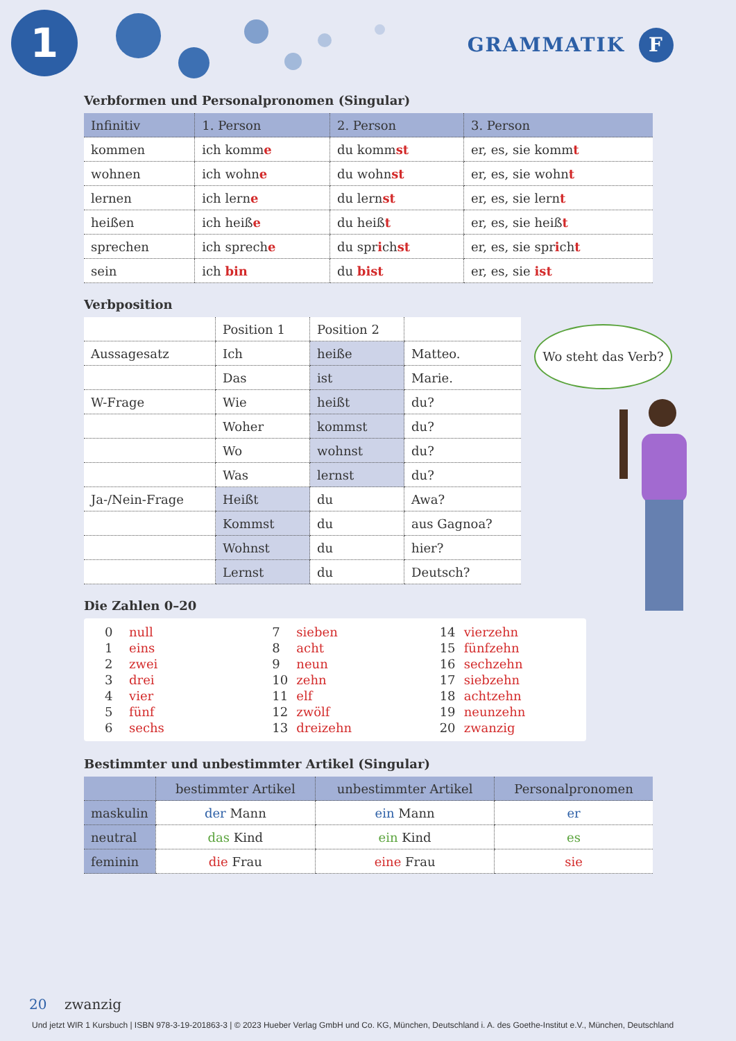1 GRAMMATIK F
Verbformen und Personalpronomen (Singular)
| Infinitiv | 1. Person | 2. Person | 3. Person |
| --- | --- | --- | --- |
| kommen | ich komm e | du komm st | er, es, sie komm t |
| wohnen | ich wohn e | du wohn st | er, es, sie wohn t |
| lernen | ich lern e | du lern st | er, es, sie lern t |
| heißen | ich heiß e | du heiß t | er, es, sie heiß t |
| sprechen | ich sprech e | du spr i ch st | er, es, sie spr i ch t |
| sein | ich bin | du bist | er, es, sie ist |
Verbposition
| | Position 1 | Position 2 | |
| --- | --- | --- | --- |
| Aussagesatz | Ich | heiße | Matteo. |
| | Das | ist | Marie. |
| W-Frage | Wie | heißt | du? |
| | Woher | kommst | du? |
| | Wo | wohnst | du? |
| | Was | lernst | du? |
| Ja-/Nein-Frage | Heißt | du | Awa? |
| | Kommst | du | aus Gagnoa? |
| | Wohnst | du | hier? |
| | Lernst | du | Deutsch? |
Die Zahlen 0–20
0 null
1 eins
2 zwei
3 drei
4 vier
5 fünf
6 sechs
7 sieben
8 acht
9 neun
10 zehn
11 elf
12 zwölf
13 dreizehn
14 vierzehn
15 fünfzehn
16 sechzehn
17 siebzehn
18 achtzehn
19 neunzehn
20 zwanzig
Bestimmter und unbestimmter Artikel (Singular)
| | bestimmter Artikel | unbestimmter Artikel | Personalpronomen |
| --- | --- | --- | --- |
| maskulin | der Mann | ein Mann | er |
| neutral | das Kind | ein Kind | es |
| feminin | die Frau | eine Frau | sie |
Wo steht das Verb?
20 zwanzig
Und jetzt WIR 1 Kursbuch | ISBN 978-3-19-201863-3 | © 2023 Hueber Verlag GmbH und Co. KG, München, Deutschland i. A. des Goethe-Institut e.V., München, Deutschland